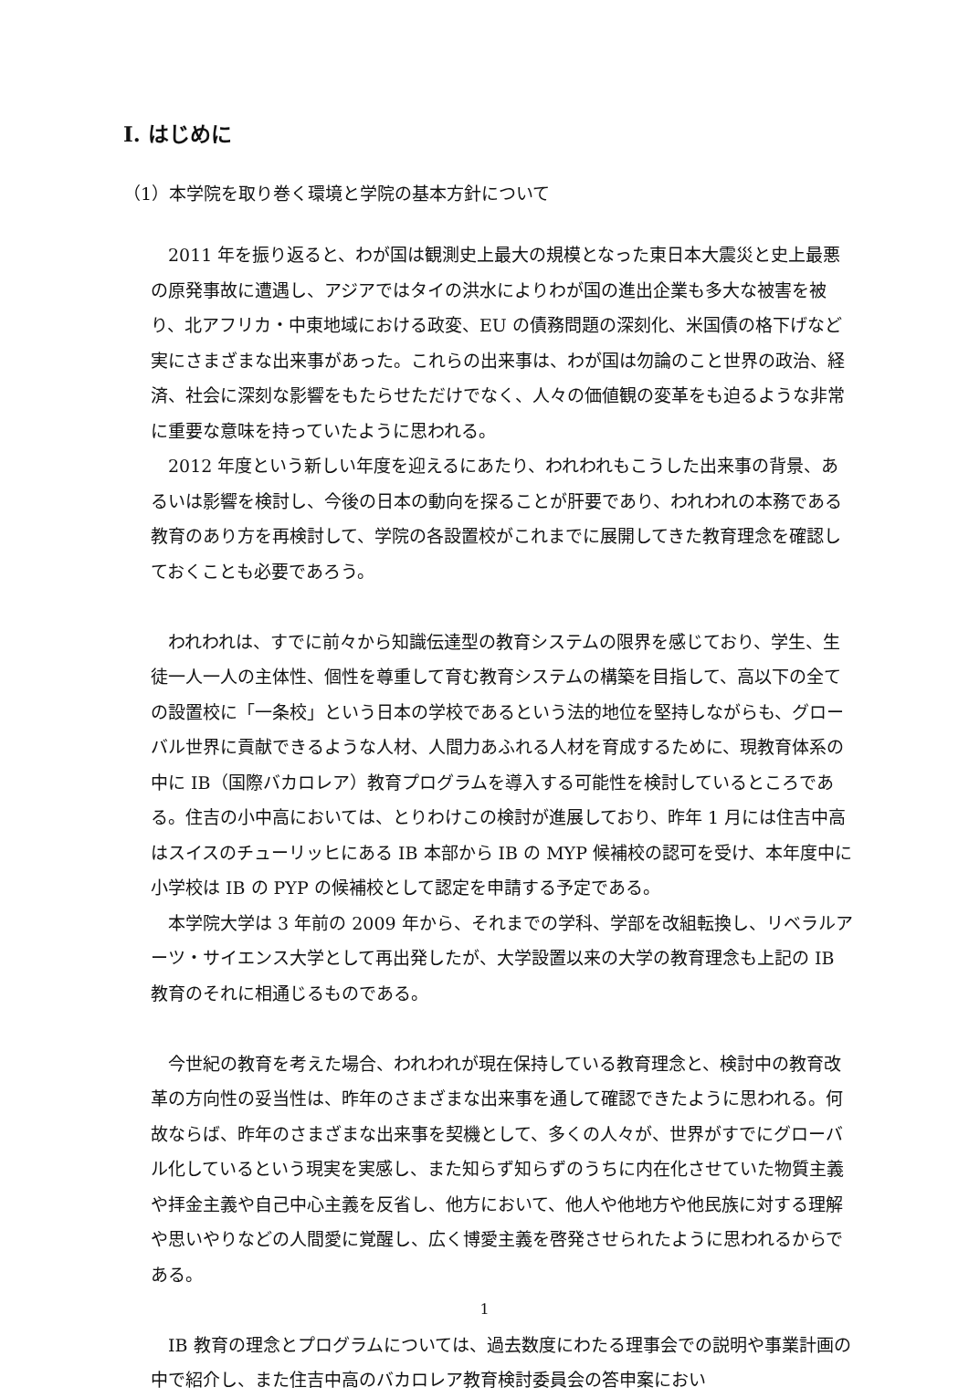Ⅰ. はじめに
（1）本学院を取り巻く環境と学院の基本方針について
2011 年を振り返ると、わが国は観測史上最大の規模となった東日本大震災と史上最悪の原発事故に遭遇し、アジアではタイの洪水によりわが国の進出企業も多大な被害を被り、北アフリカ・中東地域における政変、EU の債務問題の深刻化、米国債の格下げなど実にさまざまな出来事があった。これらの出来事は、わが国は勿論のこと世界の政治、経済、社会に深刻な影響をもたらせただけでなく、人々の価値観の変革をも迫るような非常に重要な意味を持っていたように思われる。
2012 年度という新しい年度を迎えるにあたり、われわれもこうした出来事の背景、あるいは影響を検討し、今後の日本の動向を探ることが肝要であり、われわれの本務である教育のあり方を再検討して、学院の各設置校がこれまでに展開してきた教育理念を確認しておくことも必要であろう。
われわれは、すでに前々から知識伝達型の教育システムの限界を感じており、学生、生徒一人一人の主体性、個性を尊重して育む教育システムの構築を目指して、高以下の全ての設置校に「一条校」という日本の学校であるという法的地位を堅持しながらも、グローバル世界に貢献できるような人材、人間力あふれる人材を育成するために、現教育体系の中に IB（国際バカロレア）教育プログラムを導入する可能性を検討しているところである。住吉の小中高においては、とりわけこの検討が進展しており、昨年 1 月には住吉中高はスイスのチューリッヒにある IB 本部から IB の MYP 候補校の認可を受け、本年度中に小学校は IB の PYP の候補校として認定を申請する予定である。
本学院大学は 3 年前の 2009 年から、それまでの学科、学部を改組転換し、リベラルアーツ・サイエンス大学として再出発したが、大学設置以来の大学の教育理念も上記の IB 教育のそれに相通じるものである。
今世紀の教育を考えた場合、われわれが現在保持している教育理念と、検討中の教育改革の方向性の妥当性は、昨年のさまざまな出来事を通して確認できたように思われる。何故ならば、昨年のさまざまな出来事を契機として、多くの人々が、世界がすでにグローバル化しているという現実を実感し、また知らず知らずのうちに内在化させていた物質主義や拝金主義や自己中心主義を反省し、他方において、他人や他地方や他民族に対する理解や思いやりなどの人間愛に覚醒し、広く博愛主義を啓発させられたように思われるからである。
IB 教育の理念とプログラムについては、過去数度にわたる理事会での説明や事業計画の中で紹介し、また住吉中高のバカロレア教育検討委員会の答申案におい
1